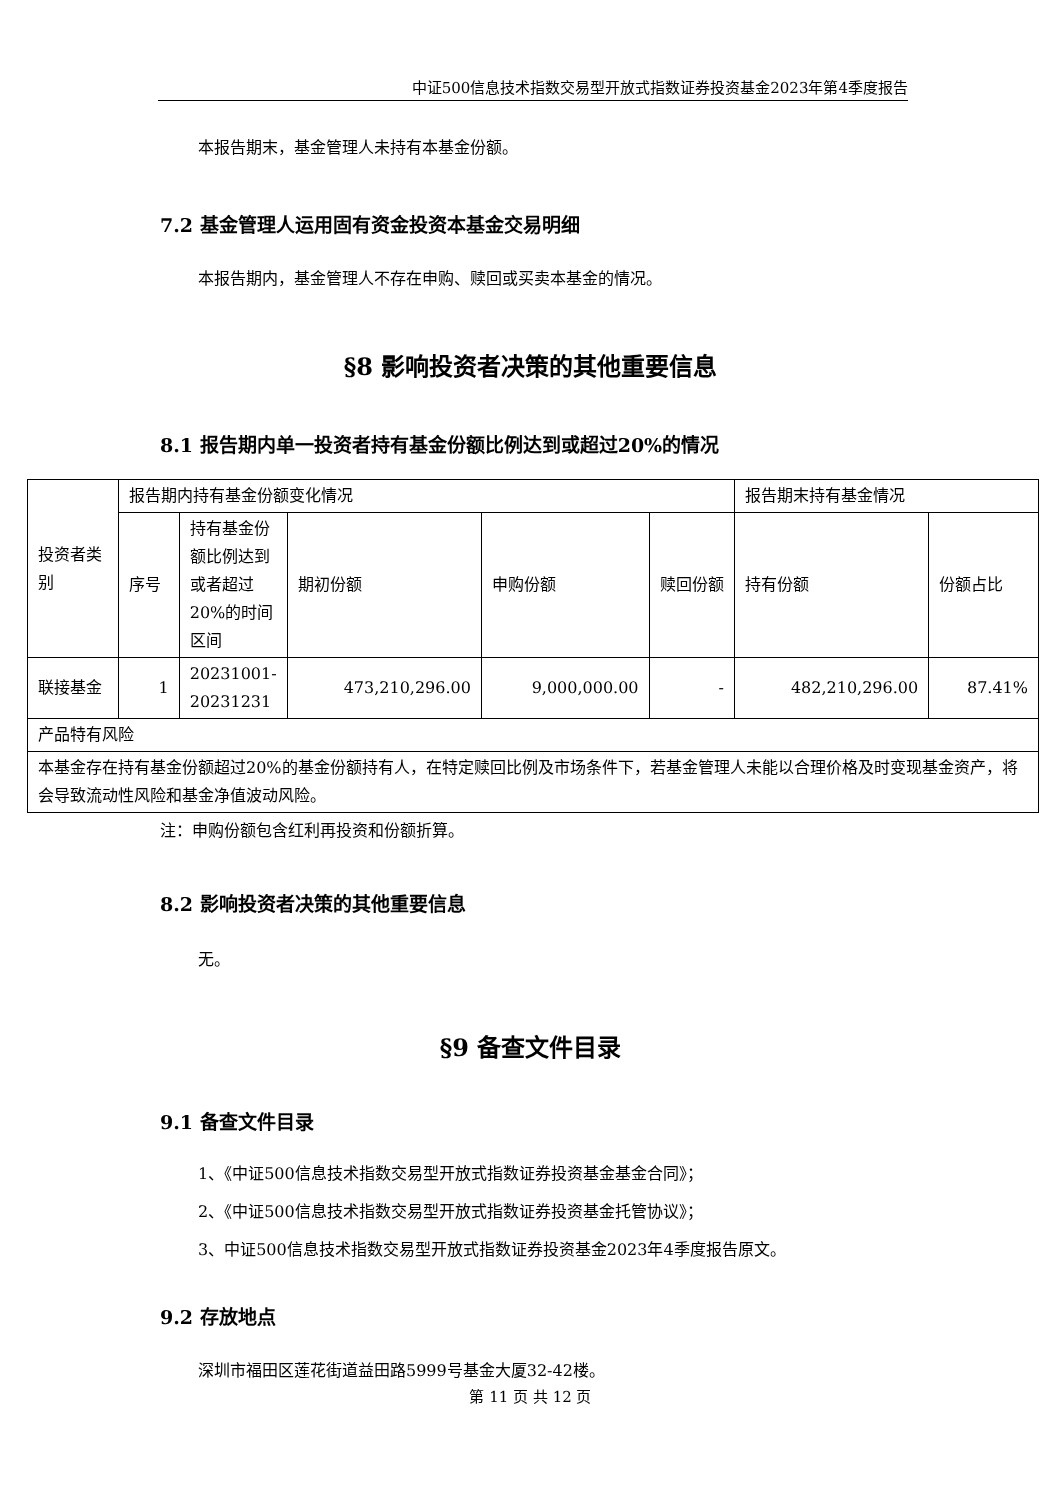中证500信息技术指数交易型开放式指数证券投资基金2023年第4季度报告
本报告期末，基金管理人未持有本基金份额。
7.2 基金管理人运用固有资金投资本基金交易明细
本报告期内，基金管理人不存在申购、赎回或买卖本基金的情况。
§8 影响投资者决策的其他重要信息
8.1 报告期内单一投资者持有基金份额比例达到或超过20%的情况
| 投资者类别 | 报告期内持有基金份额变化情况 | | | | | 报告期末持有基金情况 | |
| | 序号 | 持有基金份额比例达到或者超过20%的时间区间 | 期初份额 | 申购份额 | 赎回份额 | 持有份额 | 份额占比 |
| 联接基金 | 1 | 20231001-20231231 | 473,210,296.00 | 9,000,000.00 | - | 482,210,296.00 | 87.41% |
| 产品特有风险 | | | | | | | |
| 本基金存在持有基金份额超过20%的基金份额持有人，在特定赎回比例及市场条件下，若基金管理人未能以合理价格及时变现基金资产，将会导致流动性风险和基金净值波动风险。 | | | | | | | |
注：申购份额包含红利再投资和份额折算。
8.2 影响投资者决策的其他重要信息
无。
§9 备查文件目录
9.1 备查文件目录
1、《中证500信息技术指数交易型开放式指数证券投资基金基金合同》；
2、《中证500信息技术指数交易型开放式指数证券投资基金托管协议》；
3、中证500信息技术指数交易型开放式指数证券投资基金2023年4季度报告原文。
9.2 存放地点
深圳市福田区莲花街道益田路5999号基金大厦32-42楼。
第 11 页 共 12 页